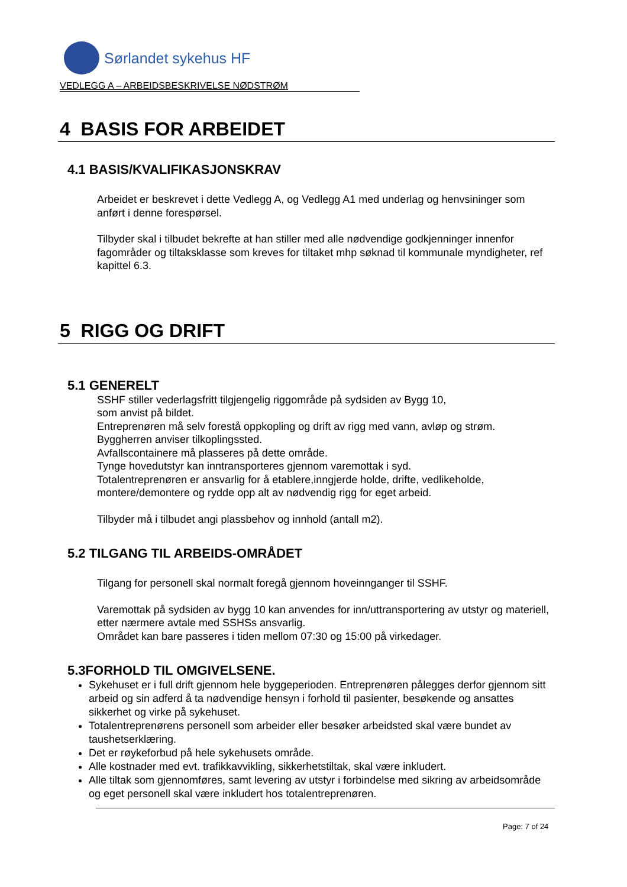Sørlandet sykehus HF
VEDLEGG A – ARBEIDSBESKRIVELSE NØDSTRØM
4 BASIS FOR ARBEIDET
4.1 BASIS/KVALIFIKASJONSKRAV
Arbeidet er beskrevet i dette Vedlegg A, og Vedlegg A1 med underlag og henvsininger som anført i denne forespørsel.
Tilbyder skal i tilbudet bekrefte at han stiller med alle nødvendige godkjenninger innenfor fagområder og tiltaksklasse som kreves for tiltaket mhp søknad til kommunale myndigheter, ref kapittel 6.3.
5 RIGG OG DRIFT
5.1 GENERELT
SSHF stiller vederlagsfritt tilgjengelig riggområde på sydsiden av Bygg 10,
som anvist på bildet.
Entreprenøren må selv forestå oppkopling og drift av rigg med vann, avløp og strøm.
Byggherren anviser tilkoplingssted.
Avfallscontainere må plasseres på dette område.
Tynge hovedutstyr kan inntransporteres gjennom varemottak i syd.
Totalentreprenøren er ansvarlig for å etablere,inngjerde holde, drifte, vedlikeholde, montere/demontere og rydde opp alt av nødvendig rigg for eget arbeid.
Tilbyder må i tilbudet angi plassbehov og innhold (antall m2).
5.2 TILGANG TIL ARBEIDS-OMRÅDET
Tilgang for personell skal normalt foregå gjennom hoveinnganger til SSHF.
Varemottak på sydsiden av bygg 10 kan anvendes for inn/uttransportering av utstyr og materiell, etter nærmere avtale med SSHSs ansvarlig.
Området kan bare passeres i tiden mellom 07:30 og 15:00 på virkedager.
5.3FORHOLD TIL OMGIVELSENE.
Sykehuset er i full drift gjennom hele byggeperioden. Entreprenøren pålegges derfor gjennom sitt arbeid og sin adferd å ta nødvendige hensyn i forhold til pasienter, besøkende og ansattes sikkerhet og virke på sykehuset.
Totalentreprenørens personell som arbeider eller besøker arbeidsted skal være bundet av taushetserklæring.
Det er røykeforbud på hele sykehusets område.
Alle kostnader med evt. trafikkavvikling, sikkerhetstiltak, skal være inkludert.
Alle tiltak som gjennomføres, samt levering av utstyr i forbindelse med sikring av arbeidsområde og eget personell skal være inkludert hos totalentreprenøren.
Page: 7 of 24